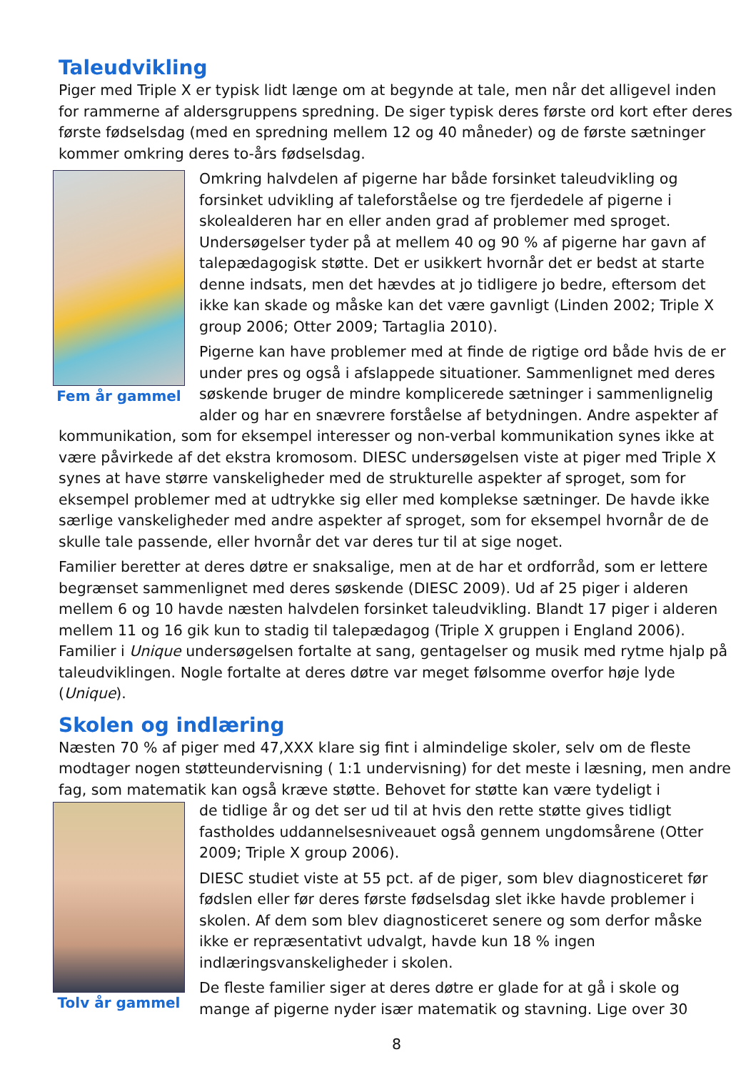Taleudvikling
Piger med Triple X er typisk lidt længe om at begynde at tale, men når det alligevel inden for rammerne af aldersgruppens spredning. De siger typisk deres første ord kort efter deres første fødselsdag (med en spredning mellem 12 og 40 måneder) og de første sætninger kommer omkring deres to-års fødselsdag.
Fem år gammel
Omkring halvdelen af pigerne har både forsinket taleudvikling og forsinket udvikling af taleforståelse og tre fjerdedele af pigerne i skolealderen har en eller anden grad af problemer med sproget. Undersøgelser tyder på at mellem 40 og 90 % af pigerne har gavn af talepædagogisk støtte. Det er usikkert hvornår det er bedst at starte denne indsats, men det hævdes at jo tidligere jo bedre, eftersom det ikke kan skade og måske kan det være gavnligt (Linden 2002; Triple X group 2006; Otter 2009; Tartaglia 2010).
Pigerne kan have problemer med at finde de rigtige ord både hvis de er under pres og også i afslappede situationer. Sammenlignet med deres søskende bruger de mindre komplicerede sætninger i sammenlignelig alder og har en snævrere forståelse af betydningen. Andre aspekter af kommunikation, som for eksempel interesser og non-verbal kommunikation synes ikke at være påvirkede af det ekstra kromosom. DIESC undersøgelsen viste at piger med Triple X synes at have større vanskeligheder med de strukturelle aspekter af sproget, som for eksempel problemer med at udtrykke sig eller med komplekse sætninger. De havde ikke særlige vanskeligheder med andre aspekter af sproget, som for eksempel hvornår de de skulle tale passende, eller hvornår det var deres tur til at sige noget.
Familier beretter at deres døtre er snaksalige, men at de har et ordforråd, som er lettere begrænset sammenlignet med deres søskende (DIESC 2009). Ud af 25 piger i alderen mellem 6 og 10 havde næsten halvdelen forsinket taleudvikling. Blandt 17 piger i alderen mellem 11 og 16 gik kun to stadig til talepædagog (Triple X gruppen i England 2006). Familier i Unique undersøgelsen fortalte at sang, gentagelser og musik med rytme hjalp på taleudviklingen. Nogle fortalte at deres døtre var meget følsomme overfor høje lyde (Unique).
Skolen og indlæring
Næsten 70 % af piger med 47,XXX klare sig fint i almindelige skoler, selv om de fleste modtager nogen støtteundervisning ( 1:1 undervisning) for det meste i læsning, men andre fag, som matematik kan også kræve støtte. Behovet for støtte kan være tydeligt i
Tolv år gammel
de tidlige år og det ser ud til at hvis den rette støtte gives tidligt fastholdes uddannelsesniveauet også gennem ungdomsårene (Otter 2009; Triple X group 2006).
DIESC studiet viste at 55 pct. af de piger, som blev diagnosticeret før fødslen eller før deres første fødselsdag slet ikke havde problemer i skolen. Af dem som blev diagnosticeret senere og som derfor måske ikke er repræsentativt udvalgt, havde kun 18 % ingen indlæringsvanskeligheder i skolen.
De fleste familier siger at deres døtre er glade for at gå i skole og mange af pigerne nyder især matematik og stavning. Lige over 30
8